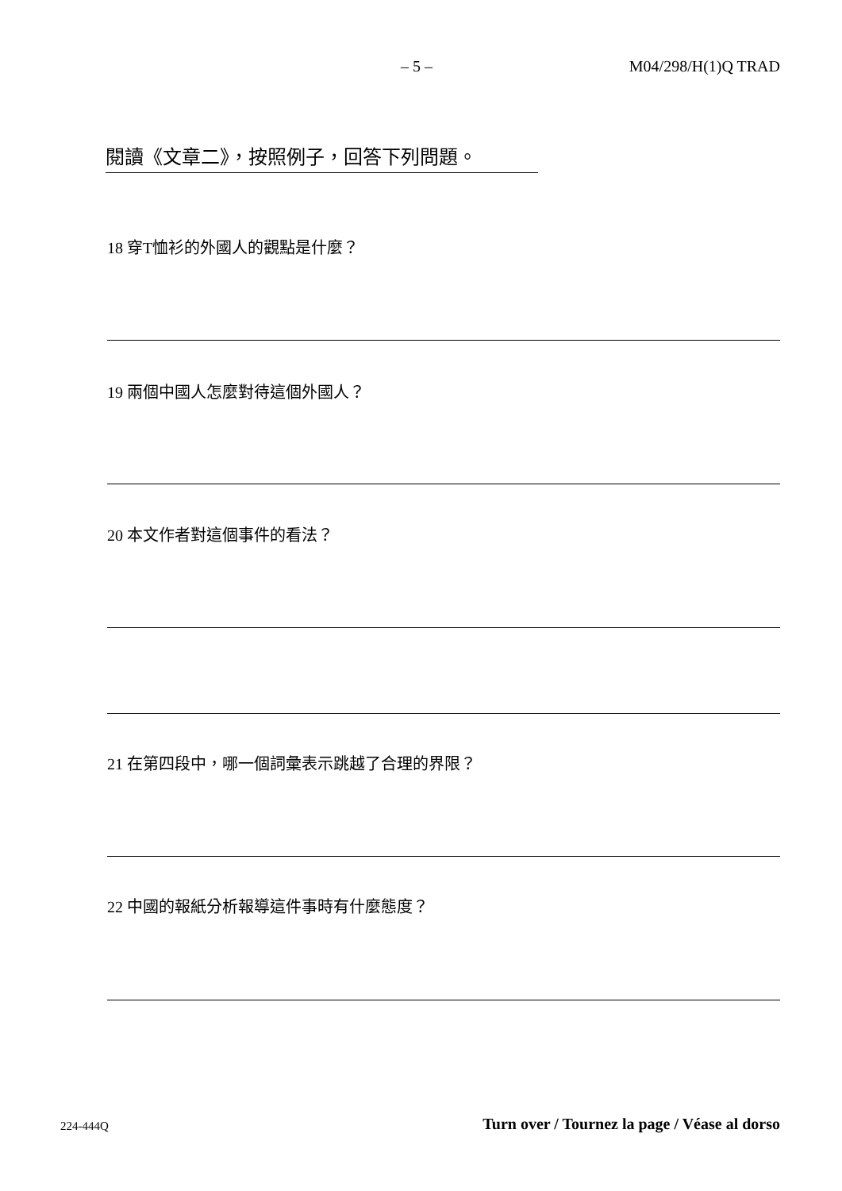– 5 – M04/298/H(1)Q TRAD
閱讀《文章二》，按照例子，回答下列問題。
18 穿T恤衫的外國人的觀點是什麼？
19 兩個中國人怎麼對待這個外國人？
20 本文作者對這個事件的看法？
21 在第四段中，哪一個詞彙表示跳越了合理的界限？
22 中國的報紙分析報導這件事時有什麼態度？
224-444Q
Turn over / Tournez la page / Véase al dorso